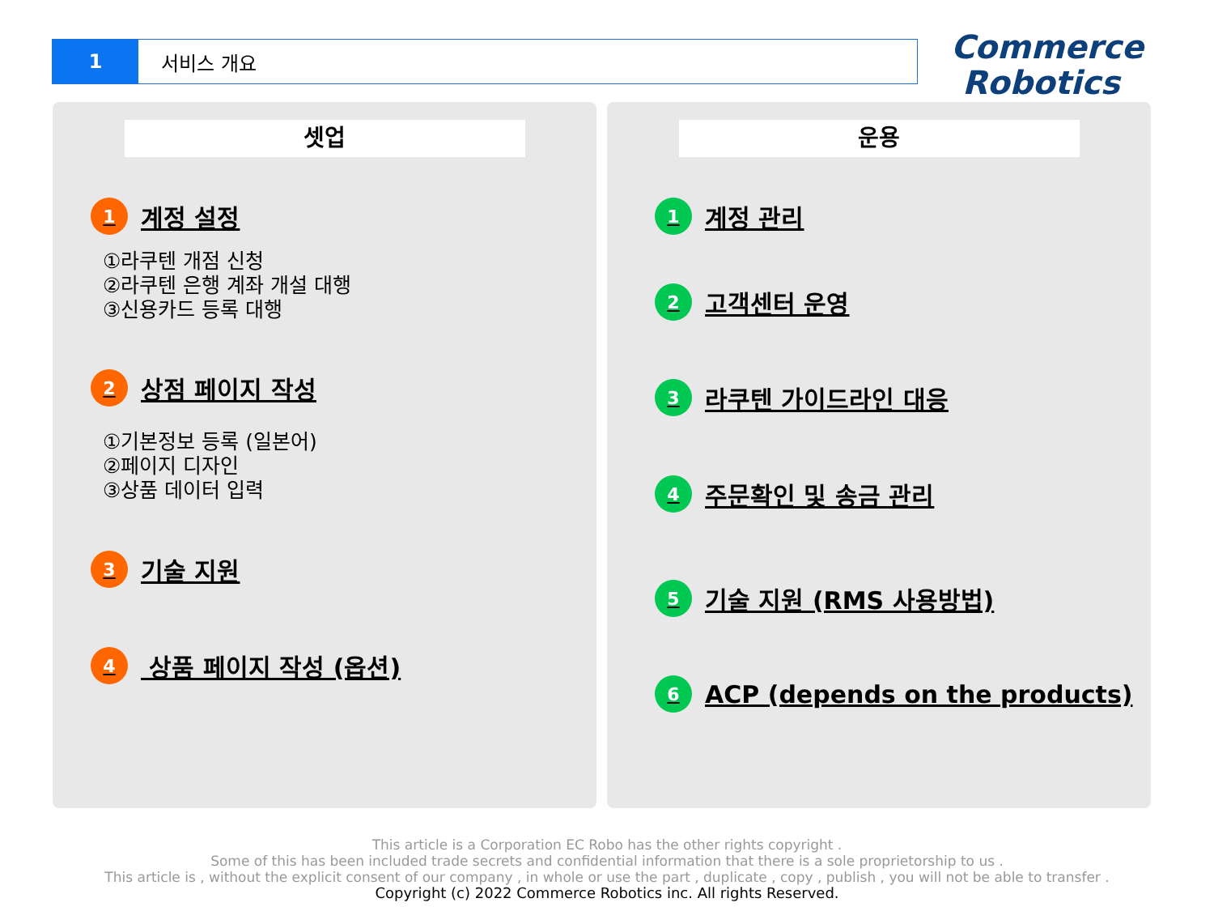1 서비스 개요
Commerce
Robotics
셋업
1 계정 설정
①라쿠텐 개점 신청
②라쿠텐 은행 계좌 개설 대행
③신용카드 등록 대행
2 상점 페이지 작성
①기본정보 등록 (일본어)
②페이지 디자인
③상품 데이터 입력
3 기술 지원
4 상품 페이지 작성 (옵션)
운용
1 계정 관리
2 고객센터 운영
3 라쿠텐 가이드라인 대응
4 주문확인 및 송금 관리
5 기술 지원 (RMS 사용방법)
6 ACP (depends on the products)
This article is a Corporation EC Robo has the other rights copyright .
Some of this has been included trade secrets and confidential information that there is a sole proprietorship to us .
This article is , without the explicit consent of our company , in whole or use the part , duplicate , copy , publish , you will not be able to transfer .
Copyright (c) 2022 Commerce Robotics inc. All rights Reserved.